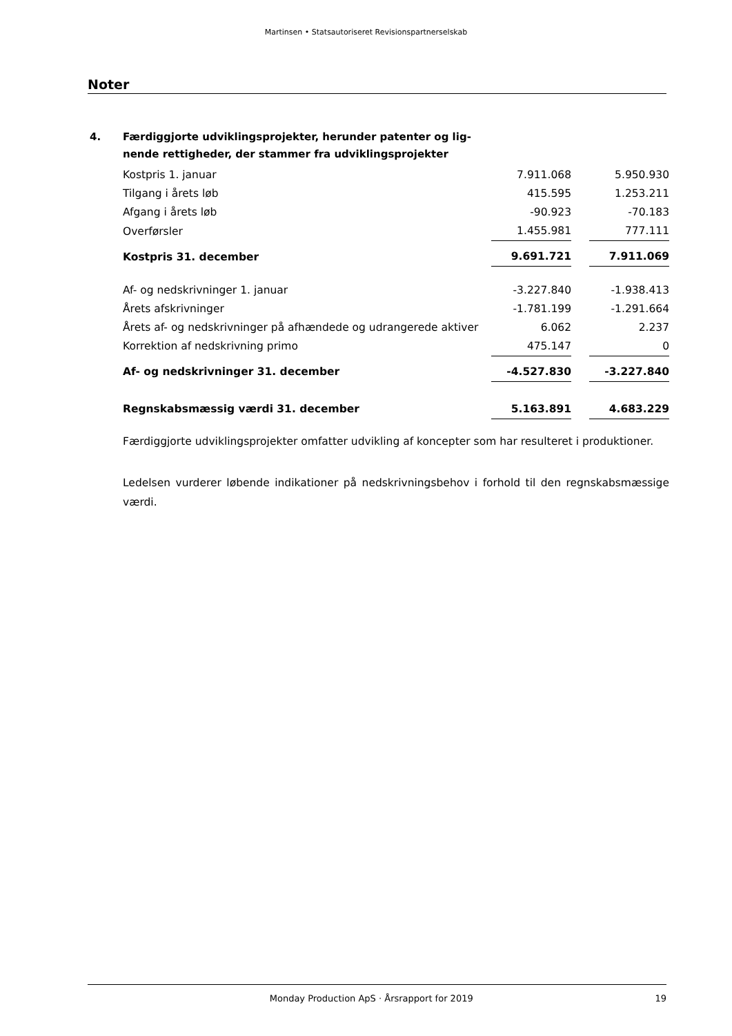Martinsen • Statsautoriseret Revisionspartnerselskab
Noter
4. Færdiggjorte udviklingsprojekter, herunder patenter og lig-
nende rettigheder, der stammer fra udviklingsprojekter
| Kostpris 1. januar | 7.911.068 | | 5.950.930 |
| Tilgang i årets løb | 415.595 | | 1.253.211 |
| Afgang i årets løb | -90.923 | | -70.183 |
| Overførsler | 1.455.981 | | 777.111 |
| Kostpris 31. december | 9.691.721 | | 7.911.069 |
| Af- og nedskrivninger 1. januar | -3.227.840 | | -1.938.413 |
| Årets afskrivninger | -1.781.199 | | -1.291.664 |
| Årets af- og nedskrivninger på afhændede og udrangerede aktiver | 6.062 | | 2.237 |
| Korrektion af nedskrivning primo | 475.147 | | 0 |
| Af- og nedskrivninger 31. december | -4.527.830 | | -3.227.840 |
| Regnskabsmæssig værdi 31. december | 5.163.891 | | 4.683.229 |
Færdiggjorte udviklingsprojekter omfatter udvikling af koncepter som har resulteret i produktioner.
Ledelsen vurderer løbende indikationer på nedskrivningsbehov i forhold til den regnskabsmæssige værdi.
Monday Production ApS · Årsrapport for 2019 19